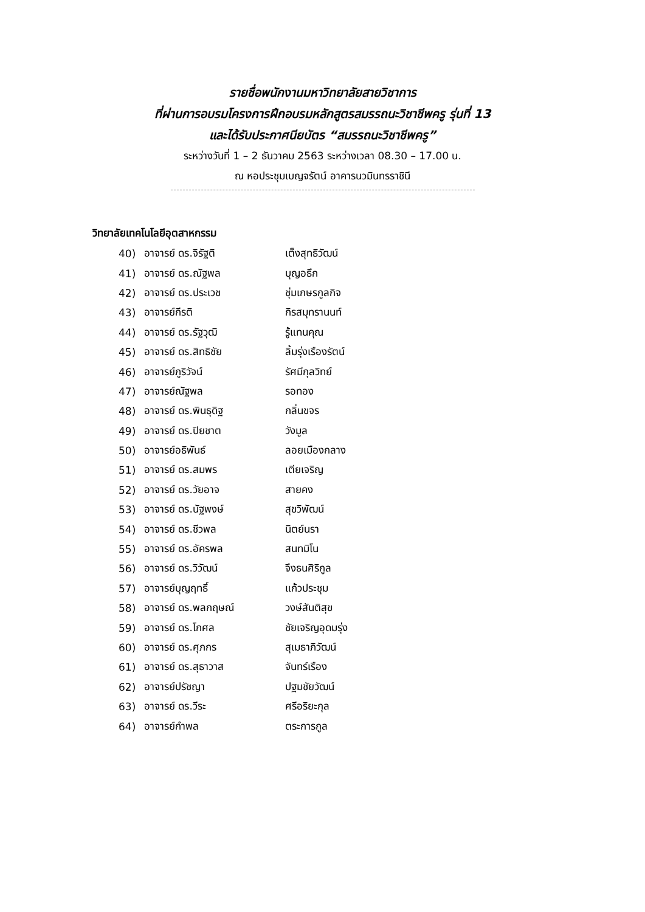รายชื่อพนักงานมหาวิทยาลัยสายวิชาการ
ที่ผ่านการอบรมโครงการฝึกอบรมหลักสูตรสมรรถนะวิชาชีพครู รุ่นที่ 13
และได้รับประกาศนียบัตร “สมรรถนะวิชาชีพครู”
ระหว่างวันที่ 1 – 2 ธันวาคม 2563 ระหว่างเวลา 08.30 – 17.00 น.
ณ หอประชุมเบญจรัตน์ อาคารนวมินทรราชินี
วิทยาลัยเทคโนโลยีอุตสาหกรรม
| 40) | อาจารย์ ดร.จิรัฐติ | เต็งสุทธิวัฒน์ |
| 41) | อาจารย์ ดร.ณัฐพล | บุญอธึก |
| 42) | อาจารย์ ดร.ประเวช | ชุ่มเกษรกูลกิจ |
| 43) | อาจารย์กีรติ | กิรสมุทรานนท์ |
| 44) | อาจารย์ ดร.รัฐวุฒิ | รู้แทนคุณ |
| 45) | อาจารย์ ดร.สิทธิชัย | ลิ้มรุ่งเรืองรัตน์ |
| 46) | อาจารย์ภูริวัจน์ | รัศมีกุลวิทย์ |
| 47) | อาจารย์ณัฐพล | รอทอง |
| 48) | อาจารย์ ดร.พินธุดิฐ | กลิ่นขจร |
| 49) | อาจารย์ ดร.ปิยชาต | วังมูล |
| 50) | อาจารย์อธิพันธ์ | ลอยเมืองกลาง |
| 51) | อาจารย์ ดร.สมพร | เตียเจริญ |
| 52) | อาจารย์ ดร.วัยอาจ | สายคง |
| 53) | อาจารย์ ดร.นัฐพงษ์ | สุขวิพัฒน์ |
| 54) | อาจารย์ ดร.ชีวพล | นิตย์นรา |
| 55) | อาจารย์ ดร.อัครพล | สนทมิโน |
| 56) | อาจารย์ ดร.วิวัฒน์ | จึงธนศิริกูล |
| 57) | อาจารย์บุญฤทธิ์ | แก้วประชุม |
| 58) | อาจารย์ ดร.พลกฤษณ์ | วงษ์สันติสุข |
| 59) | อาจารย์ ดร.โกศล | ชัยเจริญอุดมรุ่ง |
| 60) | อาจารย์ ดร.ศุภกร | สุเมธาภิวัฒน์ |
| 61) | อาจารย์ ดร.สุธาวาส | จันทร์เรือง |
| 62) | อาจารย์ปรัชญา | ปฐมชัยวัฒน์ |
| 63) | อาจารย์ ดร.วีระ | ศรีอริยะกุล |
| 64) | อาจารย์กำพล | ตระการกูล |